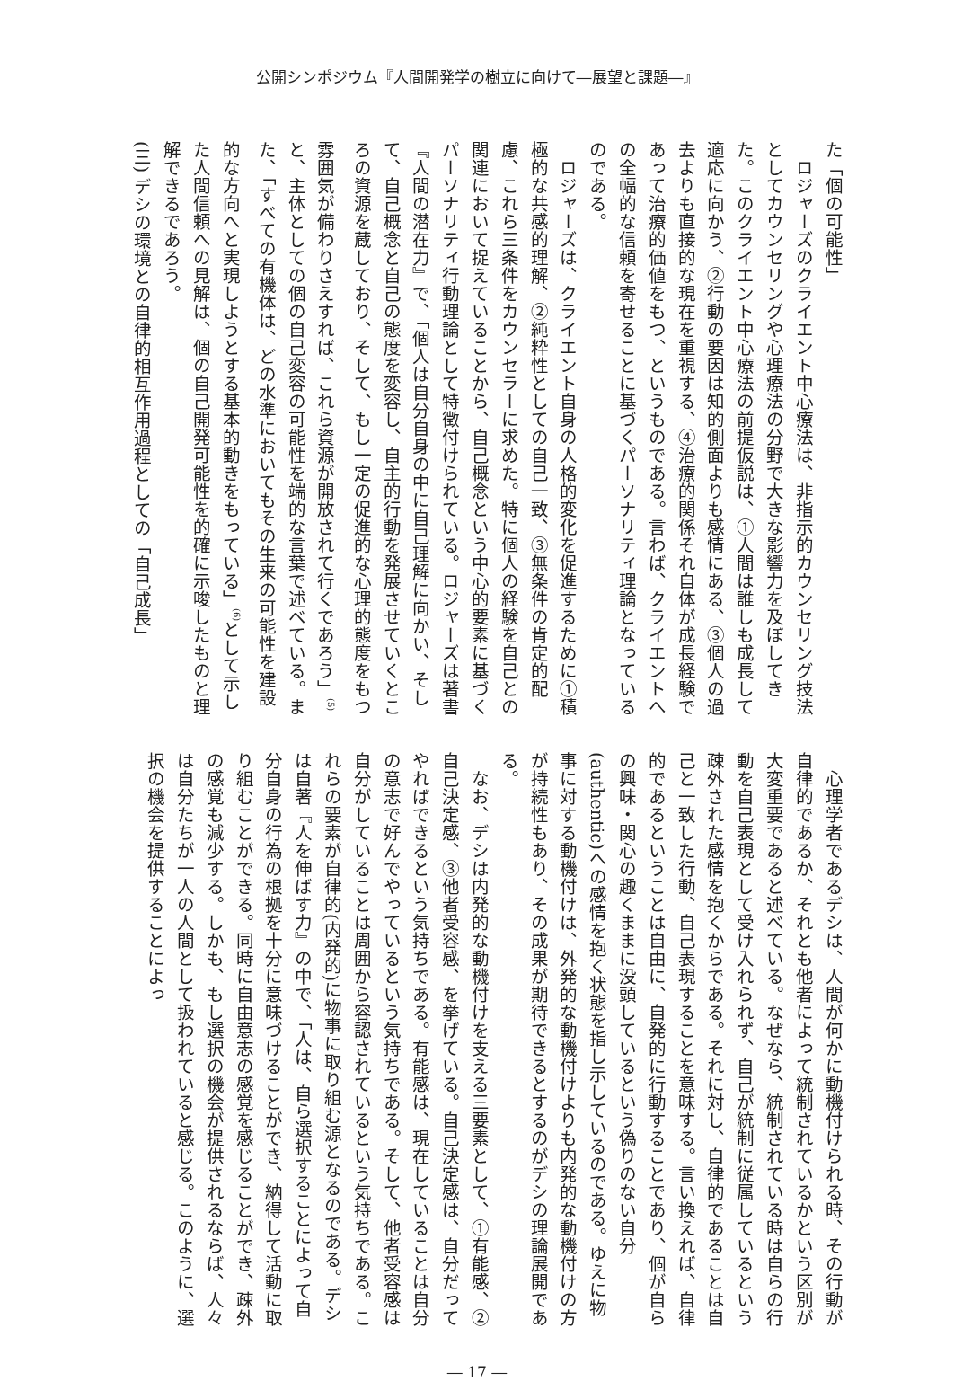公開シンポジウム『人間開発学の樹立に向けて―展望と課題―』
た「個の可能性」
　ロジャーズのクライエント中心療法は、非指示的カウンセリング技法としてカウンセリングや心理療法の分野で大きな影響力を及ぼしてきた。このクライエント中心療法の前提仮説は、①人間は誰しも成長して適応に向かう、②行動の要因は知的側面よりも感情にある、③個人の過去よりも直接的な現在を重視する、④治療的関係それ自体が成長経験であって治療的価値をもつ、というものである。言わば、クライエントへの全幅的な信頼を寄せることに基づくパーソナリティ理論となっているのである。
　ロジャーズは、クライエント自身の人格的変化を促進するために①積極的な共感的理解、②純粋性としての自己一致、③無条件の肯定的配慮、これら三条件をカウンセラーに求めた。特に個人の経験を自己との関連において捉えていることから、自己概念という中心的要素に基づくパーソナリティ行動理論として特徴付けられている。ロジャーズは著書『人間の潜在力』で、「個人は自分自身の中に自己理解に向かい、そして、自己概念と自己の態度を変容し、自主的行動を発展させていくところの資源を蔵しており、そして、もし一定の促進的な心理的態度をもつ雰囲気が備わりさえすれば、これら資源が開放されて行くであろう」<sup>(5)</sup>と、主体としての個の自己変容の可能性を端的な言葉で述べている。また、「すべての有機体は、どの水準においてもその生来の可能性を建設的な方向へと実現しようとする基本的動きをもっている」<sup>(6)</sup>として示した人間信頼への見解は、個の自己開発可能性を的確に示唆したものと理解できるであろう。
(三) デシの環境との自律的相互作用過程としての「自己成長」
　心理学者であるデシは、人間が何かに動機付けられる時、その行動が自律的であるか、それとも他者によって統制されているかという区別が大変重要であると述べている。なぜなら、統制されている時は自らの行動を自己表現として受け入れられず、自己が統制に従属しているという疎外された感情を抱くからである。それに対し、自律的であることは自己と一致した行動、自己表現することを意味する。言い換えれば、自律的であるということは自由に、自発的に行動することであり、個が自らの興味・関心の趣くままに没頭しているという偽りのない自分(authentic)への感情を抱く状態を指し示しているのである。ゆえに物事に対する動機付けは、外発的な動機付けよりも内発的な動機付けの方が持続性もあり、その成果が期待できるとするのがデシの理論展開である。
　なお、デシは内発的な動機付けを支える三要素として、①有能感、②自己決定感、③他者受容感、を挙げている。自己決定感は、自分だってやればできるという気持ちである。有能感は、現在していることは自分の意志で好んでやっているという気持ちである。そして、他者受容感は自分がしていることは周囲から容認されているという気持ちである。これらの要素が自律的(内発的)に物事に取り組む源となるのである。デシは自著『人を伸ばす力』の中で、「人は、自ら選択することによって自分自身の行為の根拠を十分に意味づけることができ、納得して活動に取り組むことができる。同時に自由意志の感覚を感じることができ、疎外の感覚も減少する。しかも、もし選択の機会が提供されるならば、人々は自分たちが一人の人間として扱われていると感じる。このように、選択の機会を提供することによっ
― 17 ―